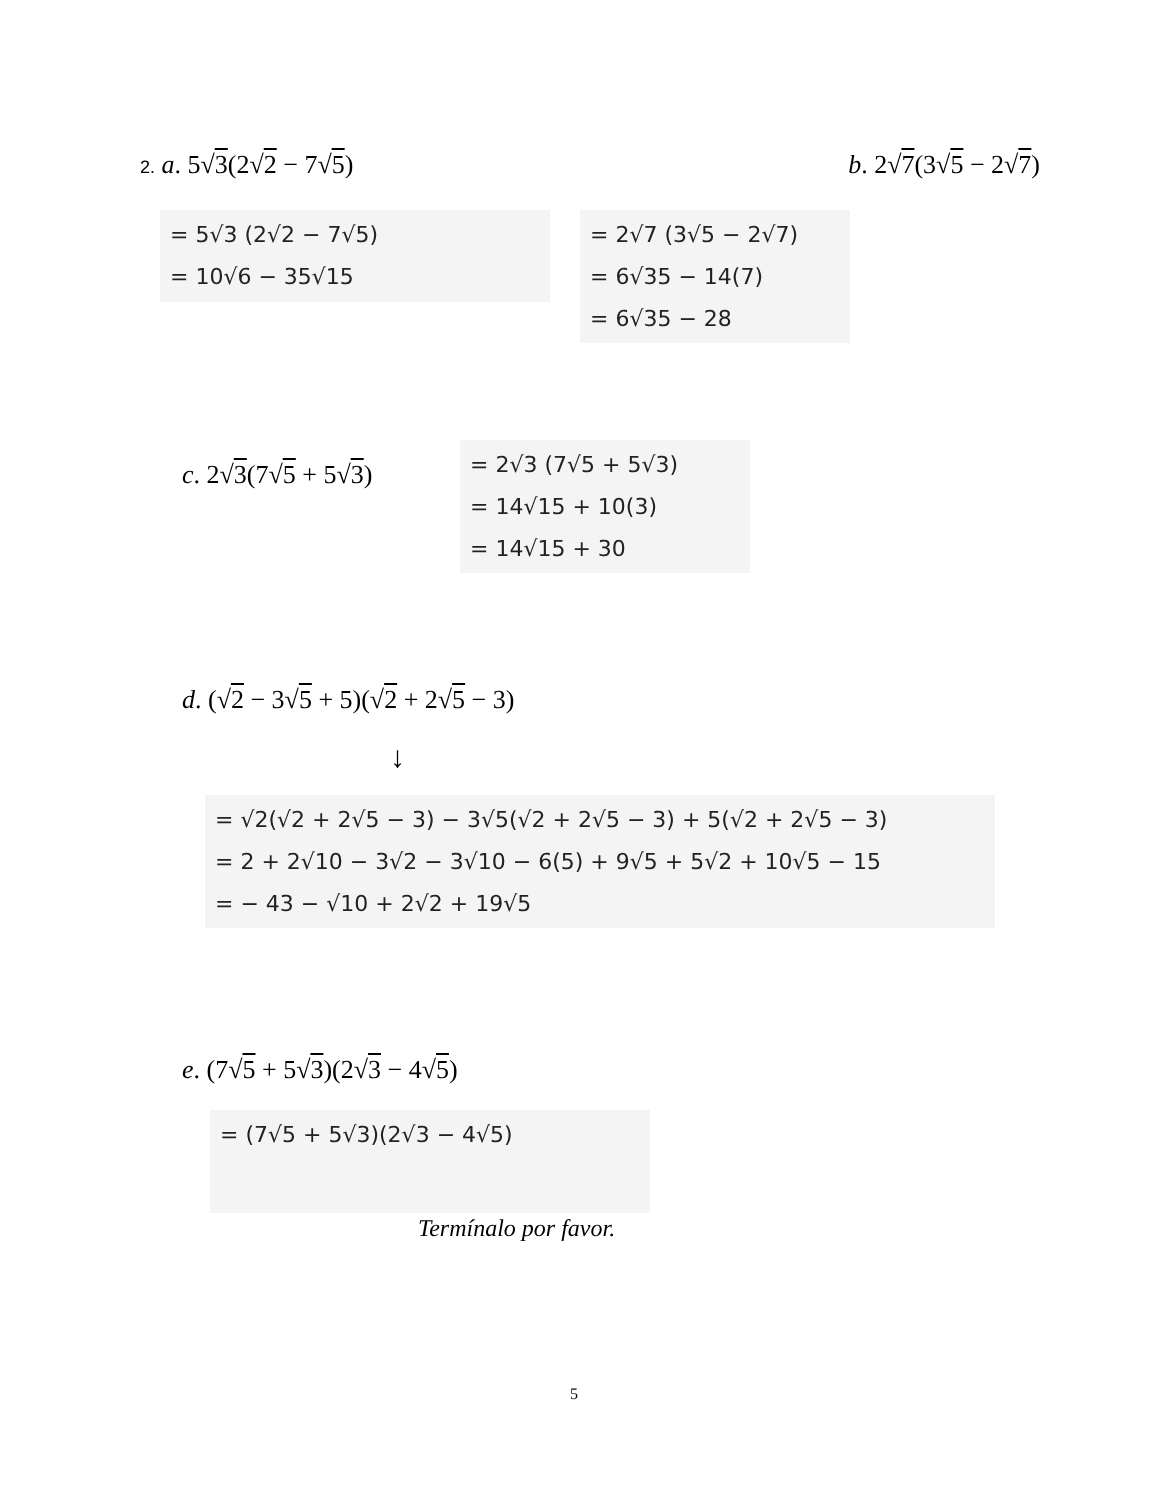2. a. 5√3(2√2 − 7√5) b. 2√7(3√5 − 2√7)
= 5√3 (2√2 − 7√5)
= 10√6 − 35√15
= 2√7 (3√5 − 2√7)
= 6√35 − 14(7)
= 6√35 − 28
c. 2√3(7√5 + 5√3)
= 2√3 (7√5 + 5√3)
= 14√15 + 10(3)
= 14√15 + 30
d. (√2 − 3√5 + 5)(√2 + 2√5 − 3)
↓
= √2(√2 + 2√5 − 3) − 3√5(√2 + 2√5 − 3) + 5(√2 + 2√5 − 3)
= 2 + 2√10 − 3√2 − 3√10 − 6(5) + 9√5 + 5√2 + 10√5 − 15
= − 43 − √10 + 2√2 + 19√5
e. (7√5 + 5√3)(2√3 − 4√5)
= (7√5 + 5√3)(2√3 − 4√5)
Termínalo por favor.
5